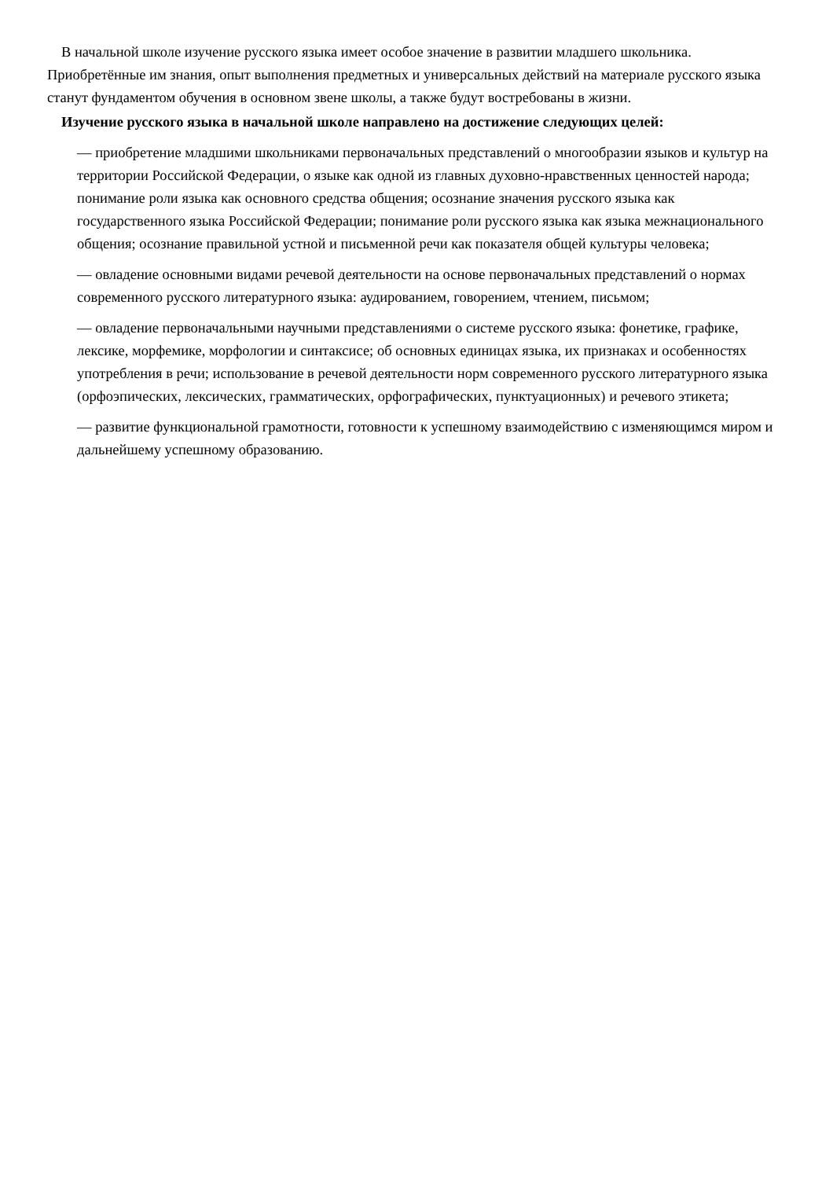В начальной школе изучение русского языка имеет особое значение в развитии младшего школьника. Приобретённые им знания, опыт выполнения предметных и универсальных действий на материале русского языка станут фундаментом обучения в основном звене школы, а также будут востребованы в жизни.
Изучение русского языка в начальной школе направлено на достижение следующих целей:
— приобретение младшими школьниками первоначальных представлений о многообразии языков и культур на территории Российской Федерации, о языке как одной из главных духовно-нравственных ценностей народа; понимание роли языка как основного средства общения; осознание значения русского языка как государственного языка Российской Федерации; понимание роли русского языка как языка межнационального общения; осознание правильной устной и письменной речи как показателя общей культуры человека;
— овладение основными видами речевой деятельности на основе первоначальных представлений о нормах современного русского литературного языка: аудированием, говорением, чтением, письмом;
— овладение первоначальными научными представлениями о системе русского языка: фонетике, графике, лексике, морфемике, морфологии и синтаксисе; об основных единицах языка, их признаках и особенностях употребления в речи; использование в речевой деятельности норм современного русского литературного языка (орфоэпических, лексических, грамматических, орфографических, пунктуационных) и речевого этикета;
— развитие функциональной грамотности, готовности к успешному взаимодействию с изменяющимся миром и дальнейшему успешному образованию.